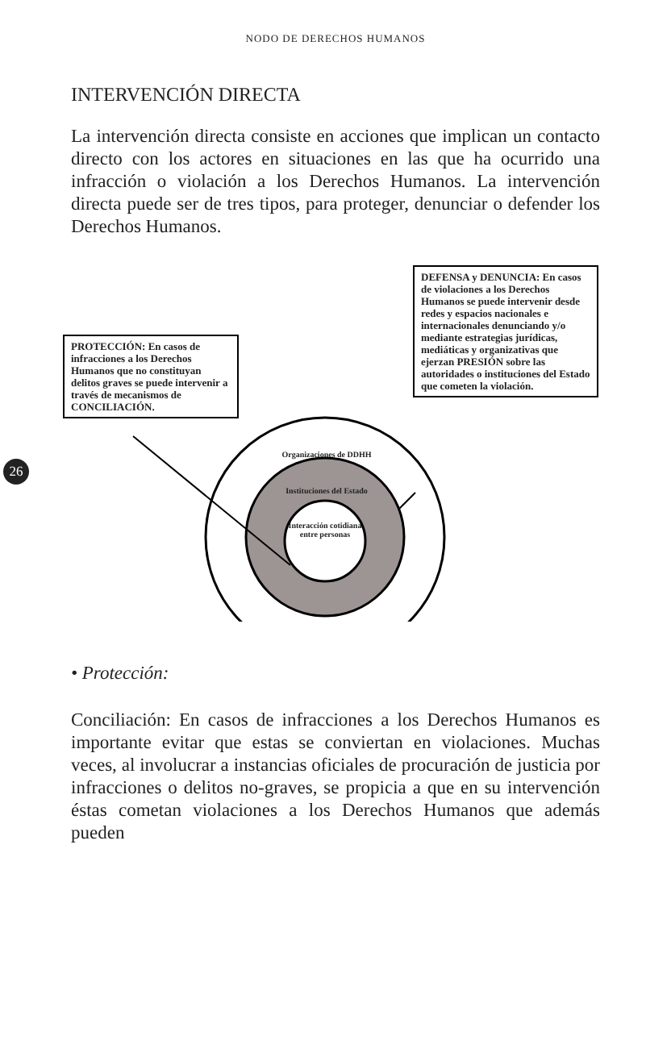NODO DE DERECHOS HUMANOS
INTERVENCIÓN DIRECTA
La intervención directa consiste en acciones que implican un contacto directo con los actores en situaciones en las que ha ocurrido una infracción o violación a los Derechos Humanos. La intervención directa puede ser de tres tipos, para proteger, denunciar o defender los Derechos Humanos.
PROTECCIÓN: En casos de infracciones a los Derechos Humanos que no constituyan delitos graves se puede intervenir a través de mecanismos de CONCILIACIÓN.
DEFENSA y DENUNCIA: En casos de violaciones a los Derechos Humanos se puede intervenir desde redes y espacios nacionales e internacionales denunciando y/o mediante estrategias jurídicas, mediáticas y organizativas que ejerzan PRESIÓN sobre las autoridades o instituciones del Estado que cometen la violación.
26
Organizaciones de DDHH
Instituciones del Estado
Interacción cotidiana entre personas
• Protección:
Conciliación: En casos de infracciones a los Derechos Humanos es importante evitar que estas se conviertan en violaciones. Muchas veces, al involucrar a instancias oficiales de procuración de justicia por infracciones o delitos no-graves, se propicia a que en su intervención éstas cometan violaciones a los Derechos Humanos que además pueden